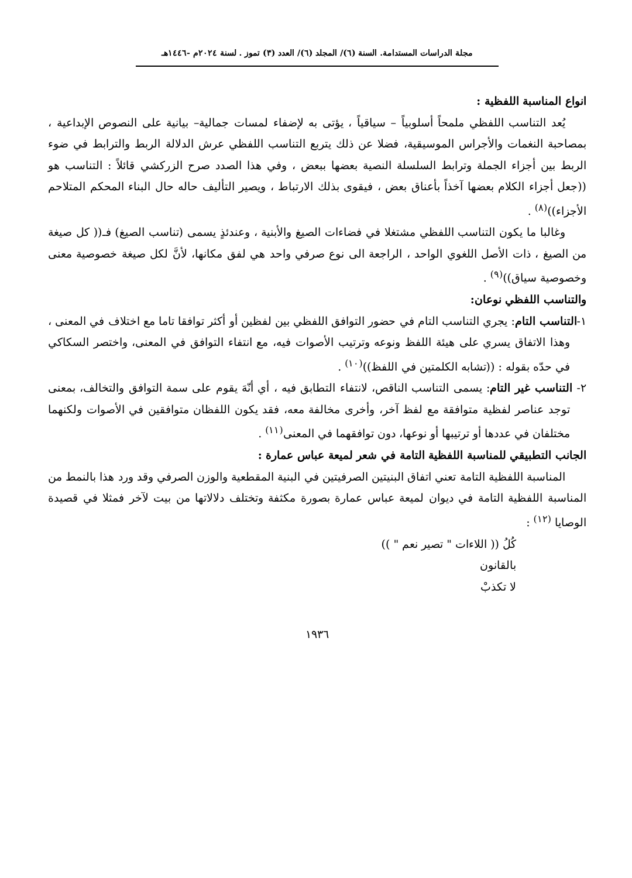مجلة الدراسات المستدامة. السنة (٦)/ المجلد (٦)/ العدد (٣) تموز . لسنة ٢٠٢٤م -١٤٤٦هـ
انواع المناسبة اللفظية :
يُعد التناسب اللفظي ملمحاً أسلوبياً – سياقياً ، يؤتى به لإضفاء لمسات جمالية– بيانية على النصوص الإبداعية ، بمصاحبة النغمات والأجراس الموسيقية، فضلا عن ذلك يتربع التناسب اللفظي عرش الدلالة الربط والترابط في ضوء الربط بين أجزاء الجملة وترابط السلسلة النصية بعضها ببعض ، وفي هذا الصدد صرح الزركشي قائلاً : التناسب هو ((جعل أجزاء الكلام بعضها آخذاً بأعناق بعض ، فيقوى بذلك الارتباط ، ويصير التأليف حاله حال البناء المحكم المتلاحم الأجزاء))<sup>(٨)</sup> .
وغالبا ما يكون التناسب اللفظي مشتغلا في فضاءات الصيغ والأبنية ، وعندئذٍ يسمى (تناسب الصيغ) فـ(( كل صيغة من الصيغ ، ذات الأصل اللغوي الواحد ، الراجعة الى نوع صرفي واحد هي لفق مكانها، لأنَّ لكل صيغة خصوصية معنى وخصوصية سياق))<sup>(٩)</sup> .
والتناسب اللفظي نوعان:
١-التناسب التام: يجري التناسب التام في حضور التوافق اللفظي بين لفظين أو أكثر توافقا تاما مع اختلاف في المعنى ، وهذا الاتفاق يسري على هيئة اللفظ ونوعه وترتيب الأصوات فيه، مع انتفاء التوافق في المعنى، واختصر السكاكي في حدّه بقوله : ((تشابه الكلمتين في اللفظ))<sup>(١٠)</sup> .
٢- التناسب غير التام: يسمى التناسب الناقص، لانتفاء التطابق فيه ، أي أنّهَ يقوم على سمة التوافق والتخالف، بمعنى توجد عناصر لفظية متوافقة مع لفظ آخر، وأخرى مخالفة معه، فقد يكون اللفظان متوافقين في الأصوات ولكنهما مختلفان في عددها أو ترتيبها أو نوعها، دون توافقهما في المعنى<sup>(١١)</sup> .
الجانب التطبيقي للمناسبة اللفظية التامة في شعر لميعة عباس عمارة :
المناسبة اللفظية التامة تعني اتفاق البنيتين الصرفيتين في البنية المقطعية والوزن الصرفي وقد ورد هذا بالنمط من المناسبة اللفظية التامة في ديوان لميعة عباس عمارة بصورة مكثفة وتختلف دلالاتها من بيت لآخر فمثلا في قصيدة الوصايا <sup>(١٢)</sup> :
كُلُ (( اللاءات " تصير نعم " ))
بالقانون
لا تكذبْ
١٩٣٦